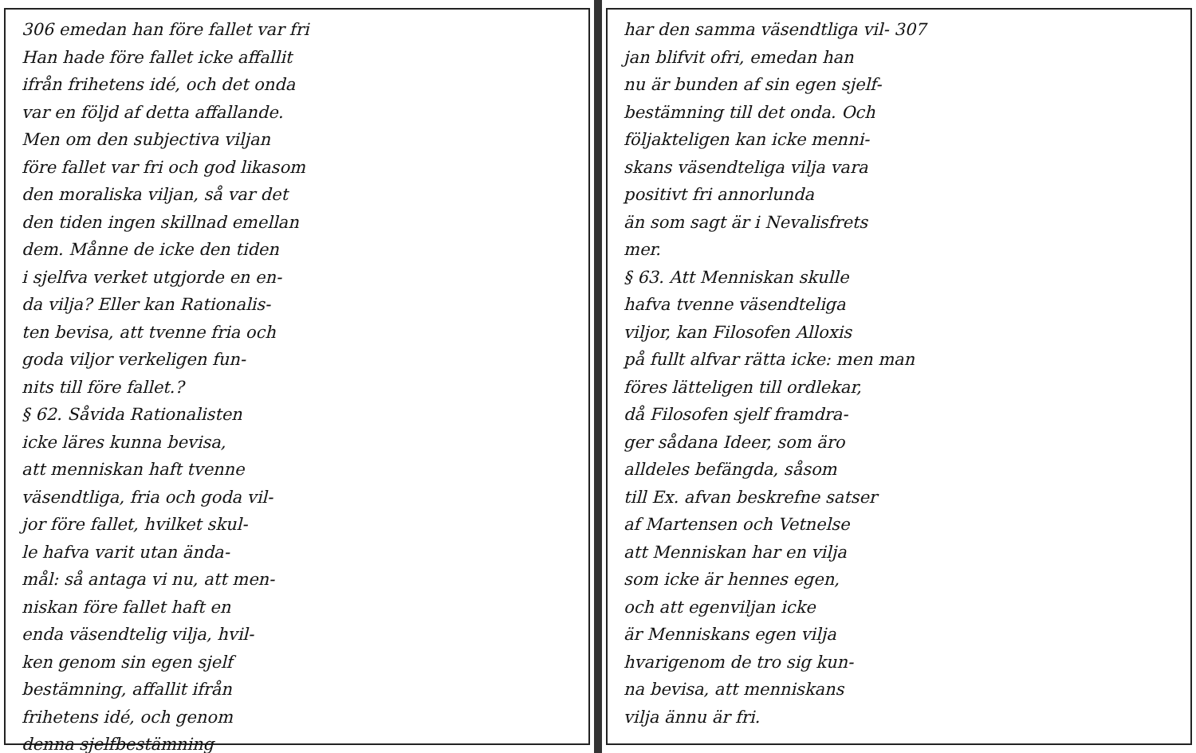306 emedan han före fallet var fri
Han hade före fallet icke affallit
ifrån frihetens idé, och det onda
var en följd af detta affallande.
Men om den subjectiva viljan
före fallet var fri och god likasom
den moraliska viljan, så var det
den tiden ingen skillnad emellan
dem. Månne de icke den tiden
i sjelfva verket utgjorde en en-
da vilja? Eller kan Rationalis-
ten bevisa, att tvenne fria och
goda viljor verkeligen fun-
nits till före fallet.?
§ 62. Såvida Rationalisten
icke läres kunna bevisa,
att menniskan haft tvenne
väsendtliga, fria och goda vil-
jor före fallet, hvilket skul-
le hafva varit utan ända-
mål: så antaga vi nu, att men-
niskan före fallet haft en
enda väsendtelig vilja, hvil-
ken genom sin egen sjelf
bestämning, affallit ifrån
frihetens idé, och genom
denna sjelfbestämning
har den samma väsendtliga vil- 307
jan blifvit ofri, emedan han
nu är bunden af sin egen sjelf-
bestämning till det onda. Och
följakteligen kan icke menni-
skans väsendteliga vilja vara
positivt fri annorlunda
än som sagt är i Nevalisfrets
mer.
§ 63. Att Menniskan skulle
hafva tvenne väsendteliga
viljor, kan Filosofen Alloxis
på fullt alfvar rätta icke: men man
föres lätteligen till ordlekar,
då Filosofen sjelf framdra-
ger sådana Ideer, som äro
alldeles befängda, såsom
till Ex. afvan beskrefne satser
af Martensen och Vetnelse
att Menniskan har en vilja
som icke är hennes egen,
och att egenviljan icke
är Menniskans egen vilja
hvarigenom de tro sig kun-
na bevisa, att menniskans
vilja ännu är fri.